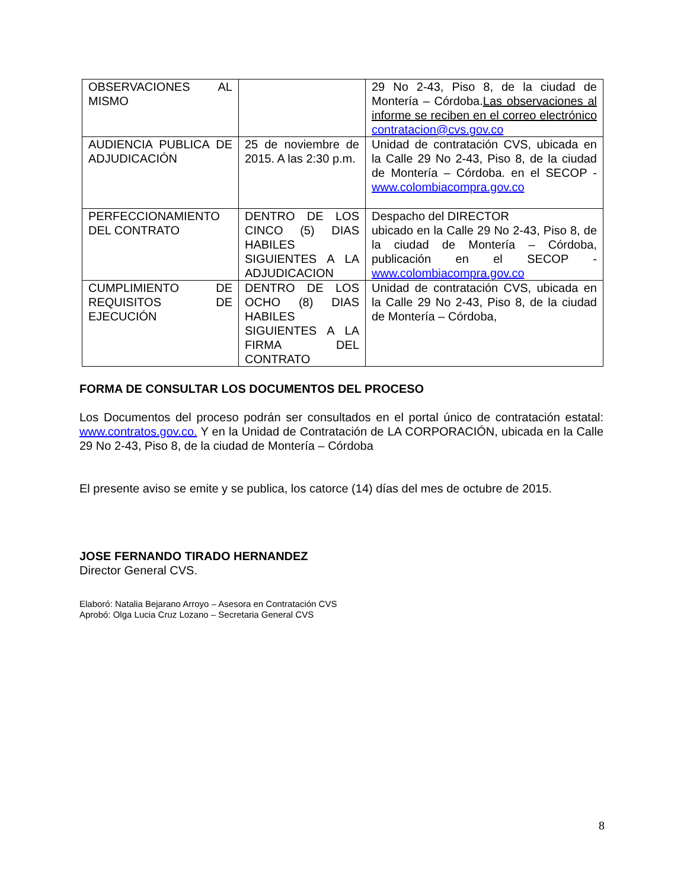| OBSERVACIONES AL MISMO | | 29 No 2-43, Piso 8, de la ciudad de Montería – Córdoba. Las observaciones al informe se reciben en el correo electrónico contratacion@cvs.gov.co |
| AUDIENCIA PUBLICA DE ADJUDICACIÓN | 25 de noviembre de 2015. A las 2:30 p.m. | Unidad de contratación CVS, ubicada en la Calle 29 No 2-43, Piso 8, de la ciudad de Montería – Córdoba. en el SECOP - www.colombiacompra.gov.co |
| PERFECCIONAMIENTO DEL CONTRATO | DENTRO DE LOS CINCO (5) DIAS HABILES SIGUIENTES A LA ADJUDICACION | Despacho del DIRECTOR ubicado en la Calle 29 No 2-43, Piso 8, de la ciudad de Montería – Córdoba, publicación en el SECOP - www.colombiacompra.gov.co |
| CUMPLIMIENTO DE REQUISITOS DE EJECUCIÓN | DENTRO DE LOS OCHO (8) DIAS HABILES SIGUIENTES A LA FIRMA DEL CONTRATO | Unidad de contratación CVS, ubicada en la Calle 29 No 2-43, Piso 8, de la ciudad de Montería – Córdoba, |
FORMA DE CONSULTAR LOS DOCUMENTOS DEL PROCESO
Los Documentos del proceso podrán ser consultados en el portal único de contratación estatal: www.contratos.gov.co. Y en la Unidad de Contratación de LA CORPORACIÓN, ubicada en la Calle 29 No 2-43, Piso 8, de la ciudad de Montería – Córdoba
El presente aviso se emite y se publica, los catorce (14) días del mes de octubre de 2015.
JOSE FERNANDO TIRADO HERNANDEZ
Director General CVS.
Elaboró: Natalia Bejarano Arroyo – Asesora en Contratación CVS
Aprobó: Olga Lucia Cruz Lozano – Secretaria General CVS
8